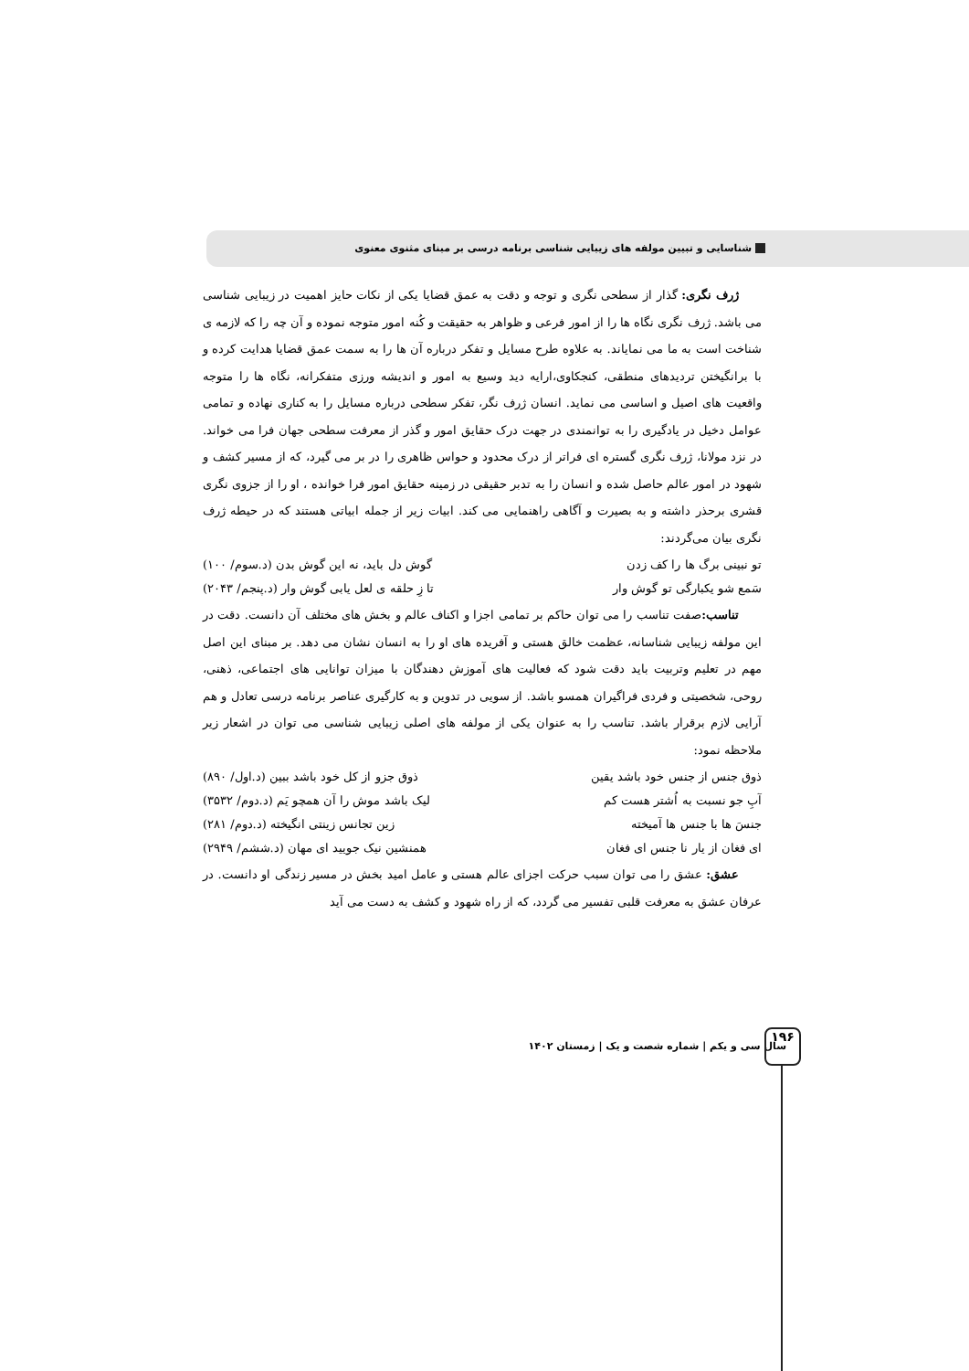شناسایی و تبیین مولفه های زیبایی شناسی برنامه درسی بر مبنای مثنوی معنوی
ژرف نگری: گذار از سطحی نگری و توجه و دقت به عمق قضایا یکی از نکات حایز اهمیت در زیبایی شناسی می باشد. ژرف نگری نگاه ها را از امور فرعی و ظواهر به حقیقت و کُنه امور متوجه نموده و آن چه را که لازمه ی شناخت است به ما می نمایاند. به علاوه طرح مسایل و تفکر درباره آن ها را به سمت عمق قضایا هدایت کرده و با برانگیختن تردیدهای منطقی، کنجکاوی،ارایه دید وسیع به امور و اندیشه ورزی متفکرانه، نگاه ها را متوجه واقعیت های اصیل و اساسی می نماید. انسان ژرف نگر، تفکر سطحی درباره مسایل را به کناری نهاده و تمامی عوامل دخیل در یادگیری را به توانمندی در جهت درک حقایق امور و گذر از معرفت سطحی جهان فرا می خواند. در نزد مولانا، ژرف نگری گستره ای فراتر از درک محدود و حواس ظاهری را در بر می گیرد، که از مسیر کشف و شهود در امور عالم حاصل شده و انسان را به تدبر حقیقی در زمینه حقایق امور فرا خوانده ، او را از جزوی نگری قشری برحذر داشته و به بصیرت و آگاهی راهنمایی می کند. ابیات زیر از جمله ابیاتی هستند که در حیطه ژرف نگری بیان می‌گردند:
تو نبینی برگ ها را کف زدن گوش دل باید، نه این گوش بدن (د.سوم/ ۱۰۰)
سَمع شو یکبارگی تو گوش وار تا زِ حلقه ی لعل یابی گوش وار (د.پنجم/ ۲۰۴۳)
تناسب: صفت تناسب را می توان حاکم بر تمامی اجزا و اکناف عالم و بخش های مختلف آن دانست. دقت در این مولفه زیبایی شناسانه، عظمت خالق هستی و آفریده های او را به انسان نشان می دهد. بر مبنای این اصل مهم در تعلیم وتربیت باید دقت شود که فعالیت های آموزش دهندگان با میزان توانایی های اجتماعی، ذهنی، روحی، شخصیتی و فردی فراگیران همسو باشد. از سویی در تدوین و به کارگیری عناصر برنامه درسی تعادل و هم آرایی لازم برقرار باشد. تناسب را به عنوان یکی از مولفه های اصلی زیبایی شناسی می توان در اشعار زیر ملاحظه نمود:
ذوق جنس از جنس خود باشد یقین ذوق جزو از کل خود باشد ببین (د.اول/ ۸۹۰)
آبِ جو نسبت به اُشتر هست کم لیک باشد موش را آن همچو یَم (د.دوم/ ۳۵۳۲)
جنسَ ها با جنس ها آمیخته زین تجانس زینتی انگیخته (د.دوم/ ۲۸۱)
ای فغان از یار نا جنس ای فغان همنشین نیک جویید ای مهان (د.ششم/ ۲۹۴۹)
عشق: عشق را می توان سبب حرکت اجزای عالم هستی و عامل امید بخش در مسیر زندگی او دانست. در عرفان عشق به معرفت قلبی تفسیر می گردد، که از راه شهود و کشف به دست می آید
سال سی و یکم | شماره شصت و یک | زمستان ۱۴۰۲
۱۹۶